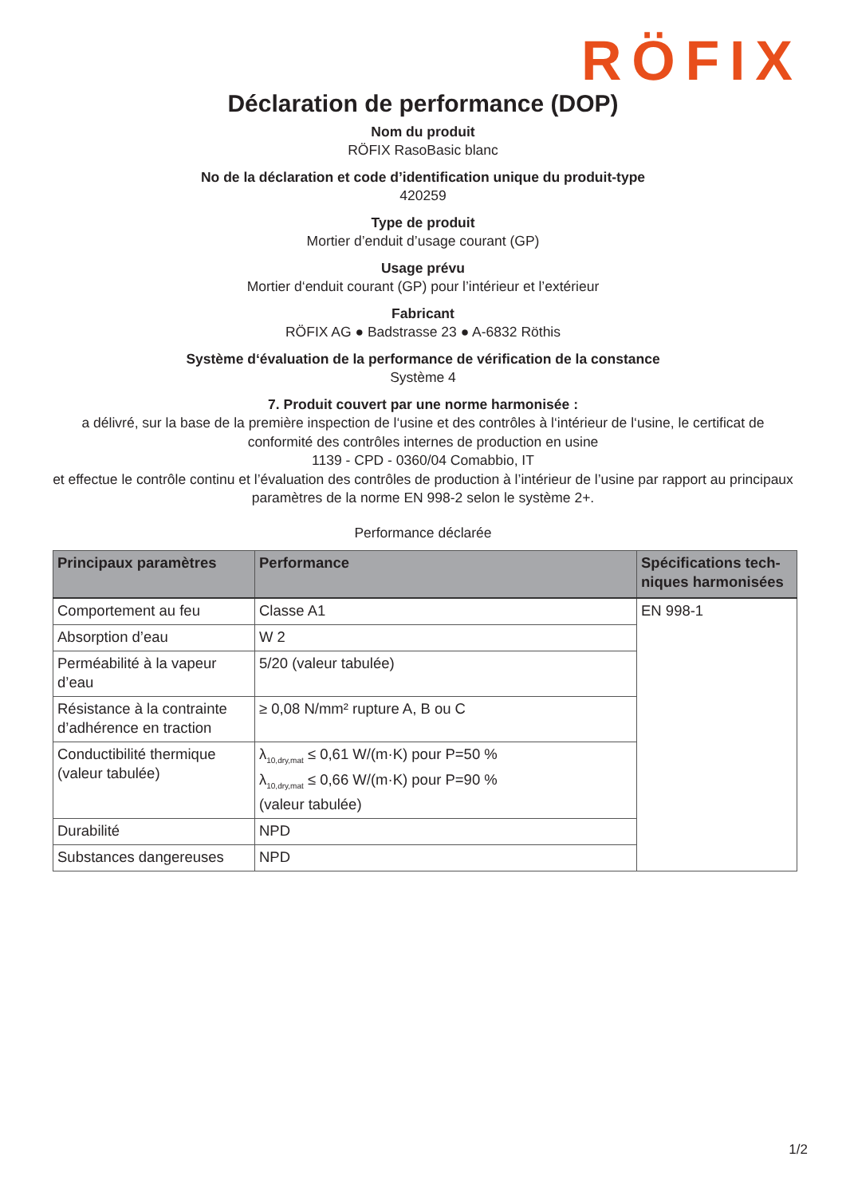RÖFIX
Déclaration de performance (DOP)
Nom du produit
RÖFIX RasoBasic blanc
No de la déclaration et code d’identification unique du produit-type
420259
Type de produit
Mortier d’enduit d’usage courant (GP)
Usage prévu
Mortier d‘enduit courant (GP) pour l’intérieur et l’extérieur
Fabricant
RÖFIX AG ● Badstrasse 23 ● A-6832 Röthis
Système d‘évaluation de la performance de vérification de la constance
Système 4
7. Produit couvert par une norme harmonisée :
a délivré, sur la base de la première inspection de l‘usine et des contrôles à l‘intérieur de l‘usine, le certificat de conformité des contrôles internes de production en usine
1139 - CPD - 0360/04 Comabbio, IT
et effectue le contrôle continu et l’évaluation des contrôles de production à l’intérieur de l’usine par rapport au principaux paramètres de la norme EN 998-2 selon le système 2+.
Performance déclarée
| Principaux paramètres | Performance | Spécifications tech-niques harmonisées |
| --- | --- | --- |
| Comportement au feu | Classe A1 | EN 998-1 |
| Absorption d’eau | W 2 | |
| Perméabilité à la vapeur d’eau | 5/20 (valeur tabulée) | |
| Résistance à la contrainte d’adhérence en traction | ≥ 0,08 N/mm² rupture A, B ou C | |
| Conductibilité thermique (valeur tabulée) | λ<sub>10,dry,mat</sub> ≤ 0,61 W/(m·K) pour P=50 % λ<sub>10,dry,mat</sub> ≤ 0,66 W/(m·K) pour P=90 % (valeur tabulée) | |
| Durabilité | NPD | |
| Substances dangereuses | NPD | |
1/2